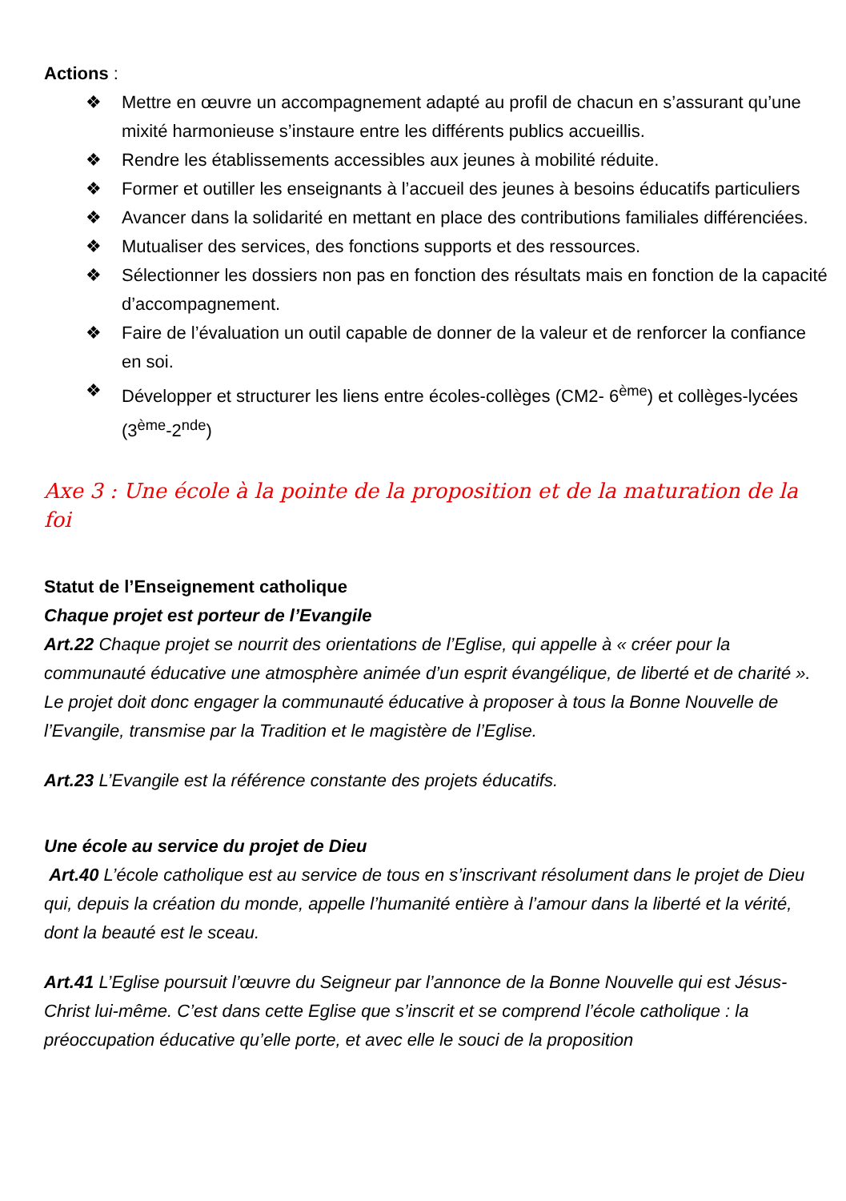Actions :
❖ Mettre en œuvre un accompagnement adapté au profil de chacun en s’assurant qu’une mixité harmonieuse s’instaure entre les différents publics accueillis.
❖ Rendre les établissements accessibles aux jeunes à mobilité réduite.
❖ Former et outiller les enseignants à l’accueil des jeunes à besoins éducatifs particuliers
❖ Avancer dans la solidarité en mettant en place des contributions familiales différenciées.
❖ Mutualiser des services, des fonctions supports et des ressources.
❖ Sélectionner les dossiers non pas en fonction des résultats mais en fonction de la capacité d’accompagnement.
❖ Faire de l’évaluation un outil capable de donner de la valeur et de renforcer la confiance en soi.
❖ Développer et structurer les liens entre écoles-collèges (CM2- 6<sup>ème</sup>) et collèges-lycées (3<sup>ème</sup>-2<sup>nde</sup>)
Axe 3 : Une école à la pointe de la proposition et de la maturation de la foi
Statut de l’Enseignement catholique
Chaque projet est porteur de l’Evangile
Art.22 Chaque projet se nourrit des orientations de l’Eglise, qui appelle à « créer pour la communauté éducative une atmosphère animée d’un esprit évangélique, de liberté et de charité ». Le projet doit donc engager la communauté éducative à proposer à tous la Bonne Nouvelle de l’Evangile, transmise par la Tradition et le magistère de l’Eglise.
Art.23 L’Evangile est la référence constante des projets éducatifs.
Une école au service du projet de Dieu
Art.40 L’école catholique est au service de tous en s’inscrivant résolument dans le projet de Dieu qui, depuis la création du monde, appelle l’humanité entière à l’amour dans la liberté et la vérité, dont la beauté est le sceau.
Art.41 L’Eglise poursuit l’œuvre du Seigneur par l’annonce de la Bonne Nouvelle qui est Jésus-Christ lui-même. C’est dans cette Eglise que s’inscrit et se comprend l’école catholique : la préoccupation éducative qu’elle porte, et avec elle le souci de la proposition